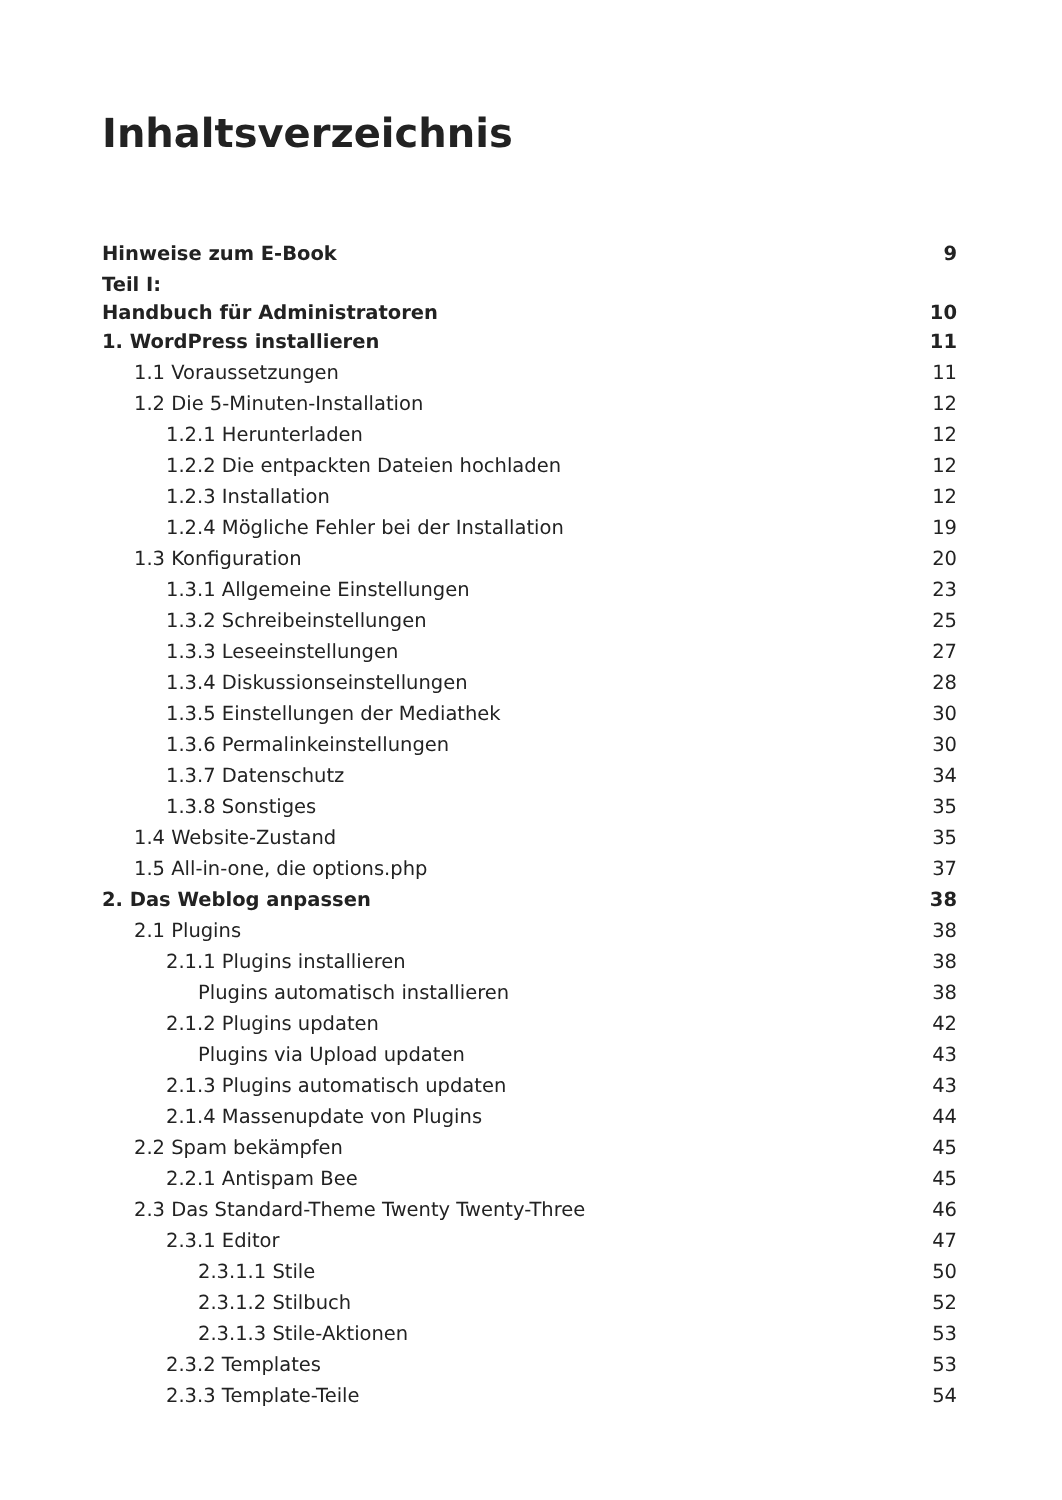Inhaltsverzeichnis
Hinweise zum E-Book 9
Teil I:
Handbuch für Administratoren 10
1. WordPress installieren 11
1.1 Voraussetzungen 11
1.2 Die 5-Minuten-Installation 12
1.2.1 Herunterladen 12
1.2.2 Die entpackten Dateien hochladen 12
1.2.3 Installation 12
1.2.4 Mögliche Fehler bei der Installation 19
1.3 Konfiguration 20
1.3.1 Allgemeine Einstellungen 23
1.3.2 Schreibeinstellungen 25
1.3.3 Leseeinstellungen 27
1.3.4 Diskussionseinstellungen 28
1.3.5 Einstellungen der Mediathek 30
1.3.6 Permalinkeinstellungen 30
1.3.7 Datenschutz 34
1.3.8 Sonstiges 35
1.4 Website-Zustand 35
1.5 All-in-one, die options.php 37
2. Das Weblog anpassen 38
2.1 Plugins 38
2.1.1 Plugins installieren 38
Plugins automatisch installieren 38
2.1.2 Plugins updaten 42
Plugins via Upload updaten 43
2.1.3 Plugins automatisch updaten 43
2.1.4 Massenupdate von Plugins 44
2.2 Spam bekämpfen 45
2.2.1 Antispam Bee 45
2.3 Das Standard-Theme Twenty Twenty-Three 46
2.3.1 Editor 47
2.3.1.1 Stile 50
2.3.1.2 Stilbuch 52
2.3.1.3 Stile-Aktionen 53
2.3.2 Templates 53
2.3.3 Template-Teile 54